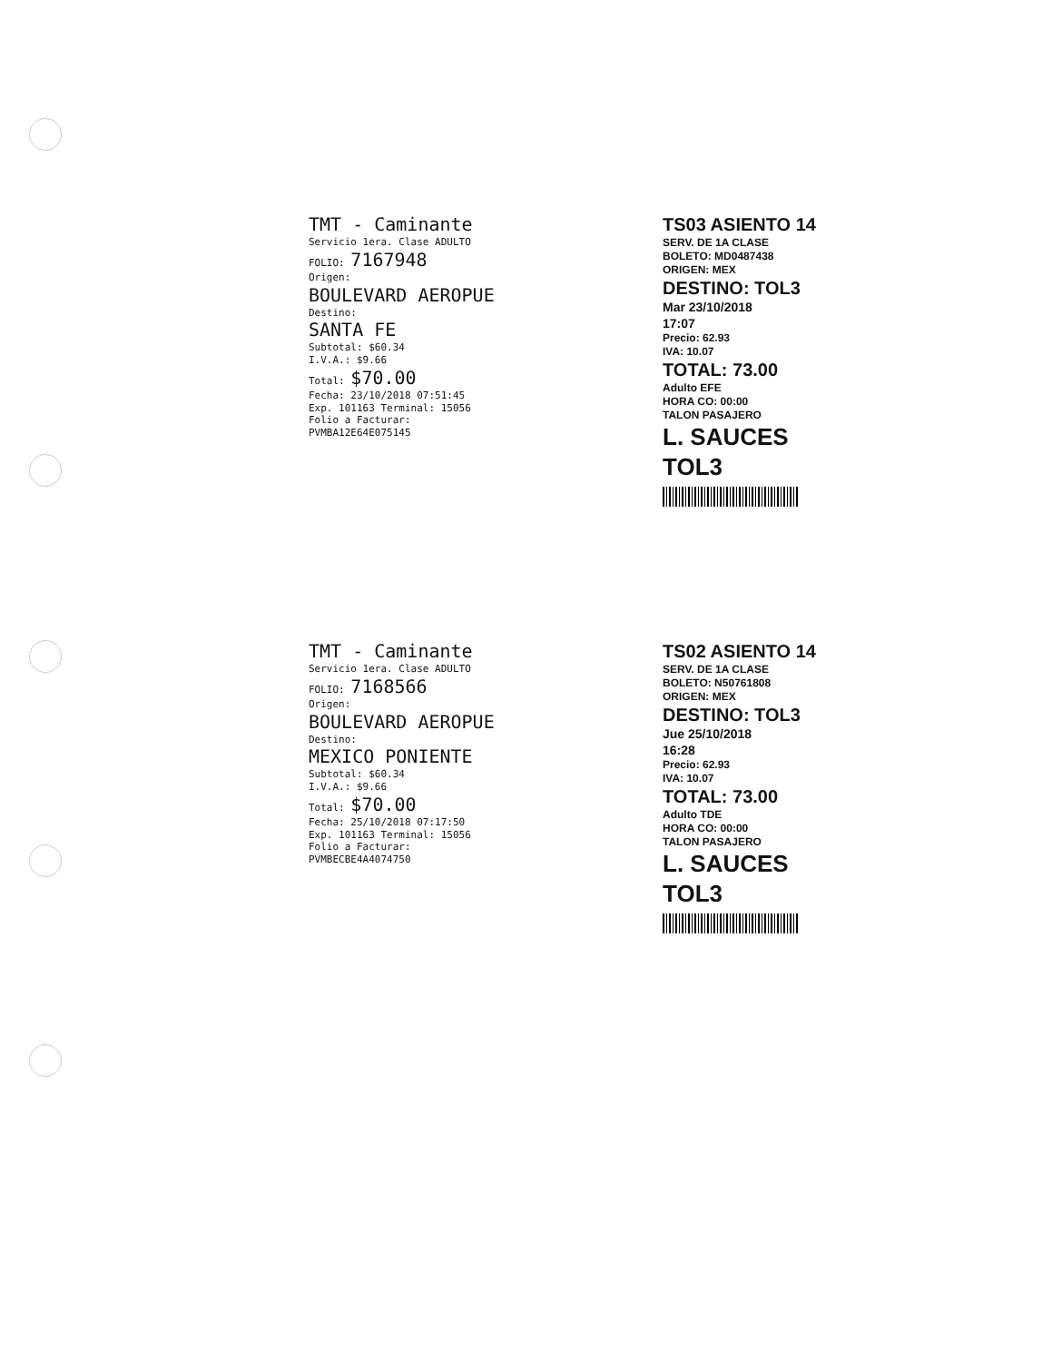TMT - Caminante
Servicio 1era. Clase ADULTO
FOLIO: 7167948
Origen:
BOULEVARD AEROPUE
Destino:
SANTA FE
Subtotal: $60.34
I.V.A.: $9.66
Total: $70.00
Fecha: 23/10/2018 07:51:45
Exp. 101163 Terminal: 15056
Folio a Facturar:
PVMBA12E64E075145
TS03 ASIENTO 14
SERV. DE 1A CLASE
BOLETO: MD0487438
ORIGEN: MEX
DESTINO: TOL3
Mar 23/10/2018
17:07
Precio: 62.93
IVA: 10.07
TOTAL: 73.00
Adulto EFE
HORA CO: 00:00
TALON PASAJERO
L. SAUCES TOL3
TMT - Caminante
Servicio 1era. Clase ADULTO
FOLIO: 7168566
Origen:
BOULEVARD AEROPUE
Destino:
MEXICO PONIENTE
Subtotal: $60.34
I.V.A.: $9.66
Total: $70.00
Fecha: 25/10/2018 07:17:50
Exp. 101163 Terminal: 15056
Folio a Facturar:
PVMBECBE4A4074750
TS02 ASIENTO 14
SERV. DE 1A CLASE
BOLETO: N50761808
ORIGEN: MEX
DESTINO: TOL3
Jue 25/10/2018
16:28
Precio: 62.93
IVA: 10.07
TOTAL: 73.00
Adulto TDE
HORA CO: 00:00
TALON PASAJERO
L. SAUCES TOL3